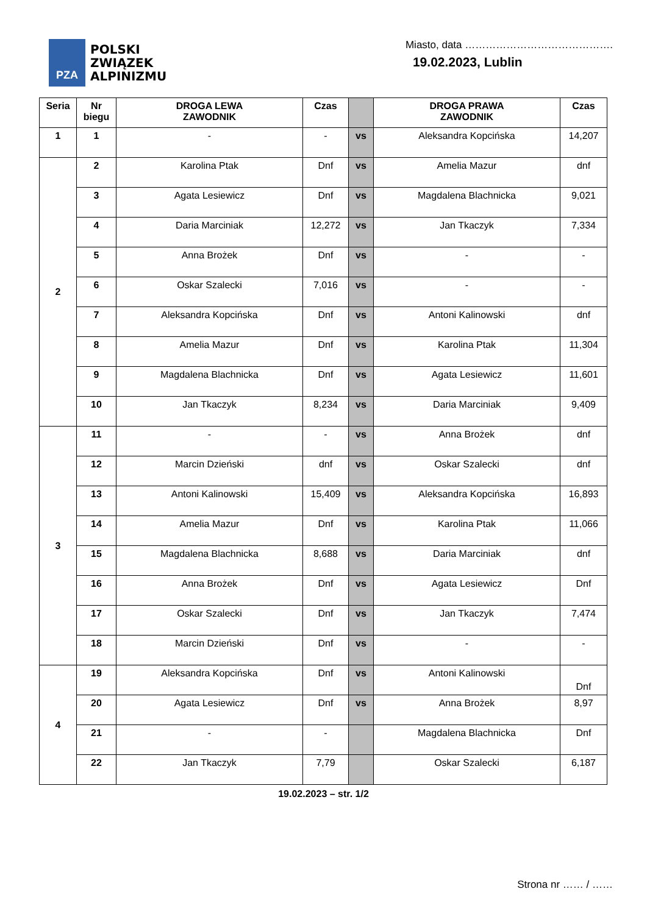PZA
POLSKI
ZWIĄZEK
ALPINIZMU
Miasto, data …………………………………….
19.02.2023, Lublin
| Seria | Nr biegu | DROGA LEWA ZAWODNIK | Czas | | DROGA PRAWA ZAWODNIK | Czas |
| --- | --- | --- | --- | --- | --- | --- |
| 1 | 1 | - | - | vs | Aleksandra Kopcińska | 14,207 |
| 2 | 2 | Karolina Ptak | Dnf | vs | Amelia Mazur | dnf |
| | 3 | Agata Lesiewicz | Dnf | vs | Magdalena Blachnicka | 9,021 |
| | 4 | Daria Marciniak | 12,272 | vs | Jan Tkaczyk | 7,334 |
| | 5 | Anna Brożek | Dnf | vs | - | - |
| | 6 | Oskar Szalecki | 7,016 | vs | - | - |
| | 7 | Aleksandra Kopcińska | Dnf | vs | Antoni Kalinowski | dnf |
| | 8 | Amelia Mazur | Dnf | vs | Karolina Ptak | 11,304 |
| | 9 | Magdalena Blachnicka | Dnf | vs | Agata Lesiewicz | 11,601 |
| | 10 | Jan Tkaczyk | 8,234 | vs | Daria Marciniak | 9,409 |
| 3 | 11 | - | - | vs | Anna Brożek | dnf |
| | 12 | Marcin Dzieński | dnf | vs | Oskar Szalecki | dnf |
| | 13 | Antoni Kalinowski | 15,409 | vs | Aleksandra Kopcińska | 16,893 |
| | 14 | Amelia Mazur | Dnf | vs | Karolina Ptak | 11,066 |
| | 15 | Magdalena Blachnicka | 8,688 | vs | Daria Marciniak | dnf |
| | 16 | Anna Brożek | Dnf | vs | Agata Lesiewicz | Dnf |
| | 17 | Oskar Szalecki | Dnf | vs | Jan Tkaczyk | 7,474 |
| | 18 | Marcin Dzieński | Dnf | vs | - | - |
| 4 | 19 | Aleksandra Kopcińska | Dnf | vs | Antoni Kalinowski | Dnf |
| | 20 | Agata Lesiewicz | Dnf | vs | Anna Brożek | 8,97 |
| | 21 | - | - | | Magdalena Blachnicka | Dnf |
| | 22 | Jan Tkaczyk | 7,79 | | Oskar Szalecki | 6,187 |
19.02.2023 – str. 1/2
Strona nr …… / ……